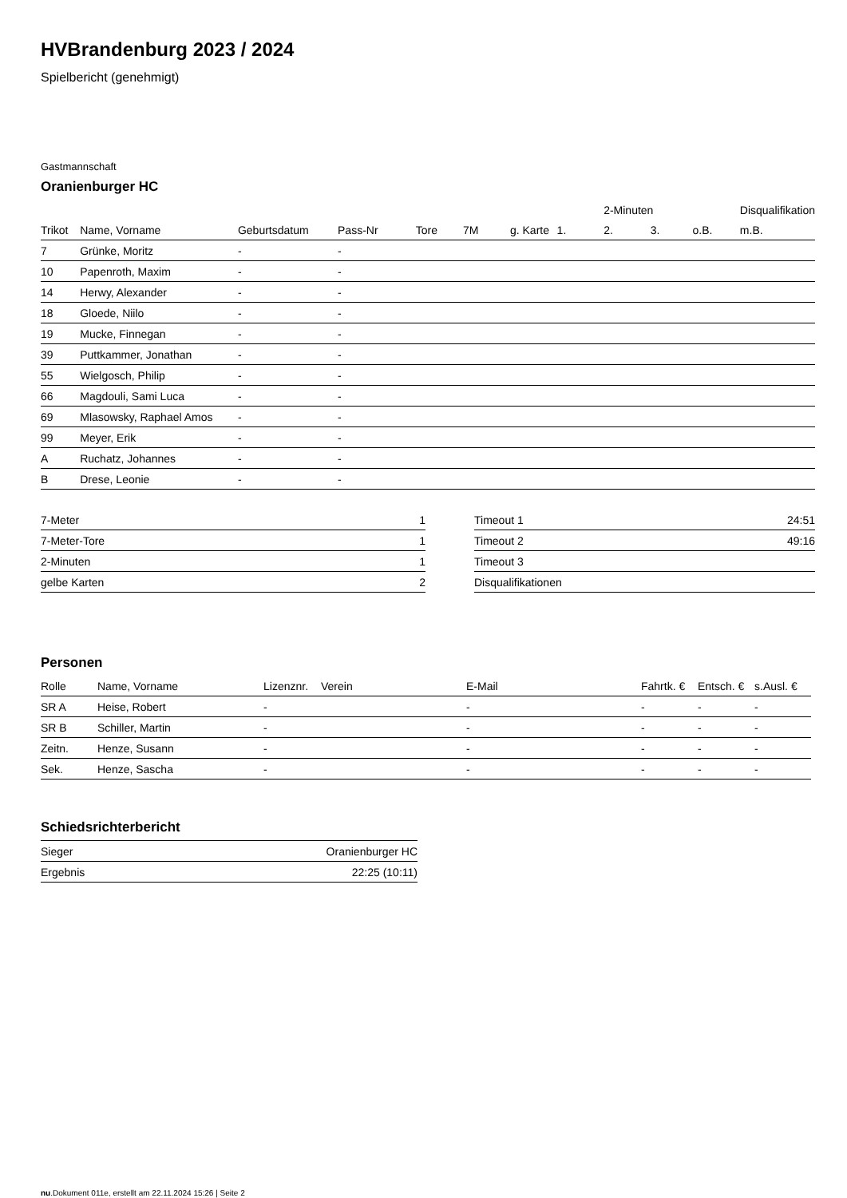HVBrandenburg 2023 / 2024
Spielbericht (genehmigt)
Gastmannschaft
Oranienburger HC
| | | | | | | | | 2-Minuten | | | Disqualifikation |
| --- | --- | --- | --- | --- | --- | --- | --- | --- | --- | --- | --- |
| Trikot | Name, Vorname | Geburtsdatum | Pass-Nr | Tore | 7M | g. Karte | 1. | 2. | 3. | o.B. | m.B. |
| 7 | Grünke, Moritz | - | - | | | | | | | | |
| 10 | Papenroth, Maxim | - | - | | | | | | | | |
| 14 | Herwy, Alexander | - | - | | | | | | | | |
| 18 | Gloede, Niilo | - | - | | | | | | | | |
| 19 | Mucke, Finnegan | - | - | | | | | | | | |
| 39 | Puttkammer, Jonathan | - | - | | | | | | | | |
| 55 | Wielgosch, Philip | - | - | | | | | | | | |
| 66 | Magdouli, Sami Luca | - | - | | | | | | | | |
| 69 | Mlasowsky, Raphael Amos | - | - | | | | | | | | |
| 99 | Meyer, Erik | - | - | | | | | | | | |
| A | Ruchatz, Johannes | - | - | | | | | | | | |
| B | Drese, Leonie | - | - | | | | | | | | |
| 7-Meter | 1 |
| 7-Meter-Tore | 1 |
| 2-Minuten | 1 |
| gelbe Karten | 2 |
| Timeout 1 | 24:51 |
| Timeout 2 | 49:16 |
| Timeout 3 | |
| Disqualifikationen | |
Personen
| Rolle | Name, Vorname | Lizenznr. | Verein | E-Mail | Fahrtk. € | Entsch. € | s.Ausl. € |
| --- | --- | --- | --- | --- | --- | --- | --- |
| SR A | Heise, Robert | - | | - | - | - | - |
| SR B | Schiller, Martin | - | | - | - | - | - |
| Zeitn. | Henze, Susann | - | | - | - | - | - |
| Sek. | Henze, Sascha | - | | - | - | - | - |
Schiedsrichterbericht
| Sieger | Oranienburger HC |
| Ergebnis | 22:25 (10:11) |
nu.Dokument 011e, erstellt am 22.11.2024 15:26 | Seite 2